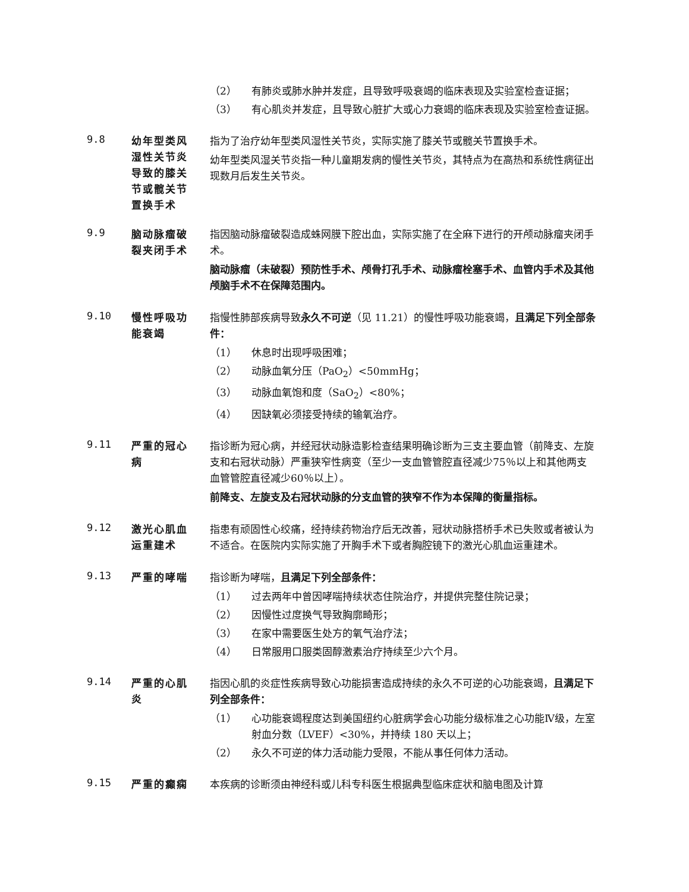（2） 有肺炎或肺水肿并发症，且导致呼吸衰竭的临床表现及实验室检查证据；
（3） 有心肌炎并发症，且导致心脏扩大或心力衰竭的临床表现及实验室检查证据。
9.8
幼年型类风湿性关节炎导致的膝关节或髋关节置换手术
指为了治疗幼年型类风湿性关节炎，实际实施了膝关节或髋关节置换手术。
幼年型类风湿关节炎指一种儿童期发病的慢性关节炎，其特点为在高热和系统性病征出现数月后发生关节炎。
9.9
脑动脉瘤破裂夹闭手术
指因脑动脉瘤破裂造成蛛网膜下腔出血，实际实施了在全麻下进行的开颅动脉瘤夹闭手术。
脑动脉瘤（未破裂）预防性手术、颅骨打孔手术、动脉瘤栓塞手术、血管内手术及其他颅脑手术不在保障范围内。
9.10
慢性呼吸功能衰竭
指慢性肺部疾病导致永久不可逆（见 11.21）的慢性呼吸功能衰竭，且满足下列全部条件：
（1） 休息时出现呼吸困难；
（2） 动脉血氧分压（PaO<sub>2</sub>）<50mmHg；
（3） 动脉血氧饱和度（SaO<sub>2</sub>）<80%；
（4） 因缺氧必须接受持续的输氧治疗。
9.11
严重的冠心病
指诊断为冠心病，并经冠状动脉造影检查结果明确诊断为三支主要血管（前降支、左旋支和右冠状动脉）严重狭窄性病变（至少一支血管管腔直径减少75％以上和其他两支血管管腔直径减少60％以上）。
前降支、左旋支及右冠状动脉的分支血管的狭窄不作为本保障的衡量指标。
9.12
激光心肌血运重建术
指患有顽固性心绞痛，经持续药物治疗后无改善，冠状动脉搭桥手术已失败或者被认为不适合。在医院内实际实施了开胸手术下或者胸腔镜下的激光心肌血运重建术。
9.13
严重的哮喘 指诊断为哮喘，且满足下列全部条件：
（1） 过去两年中曾因哮喘持续状态住院治疗，并提供完整住院记录；
（2） 因慢性过度换气导致胸廓畸形；
（3） 在家中需要医生处方的氧气治疗法；
（4） 日常服用口服类固醇激素治疗持续至少六个月。
9.14
严重的心肌炎
指因心肌的炎症性疾病导致心功能损害造成持续的永久不可逆的心功能衰竭，且满足下列全部条件：
（1） 心功能衰竭程度达到美国纽约心脏病学会心功能分级标准之心功能Ⅳ级，左室射血分数（LVEF）<30%，并持续 180 天以上；
（2） 永久不可逆的体力活动能力受限，不能从事任何体力活动。
9.15
严重的癫痫 本疾病的诊断须由神经科或儿科专科医生根据典型临床症状和脑电图及计算